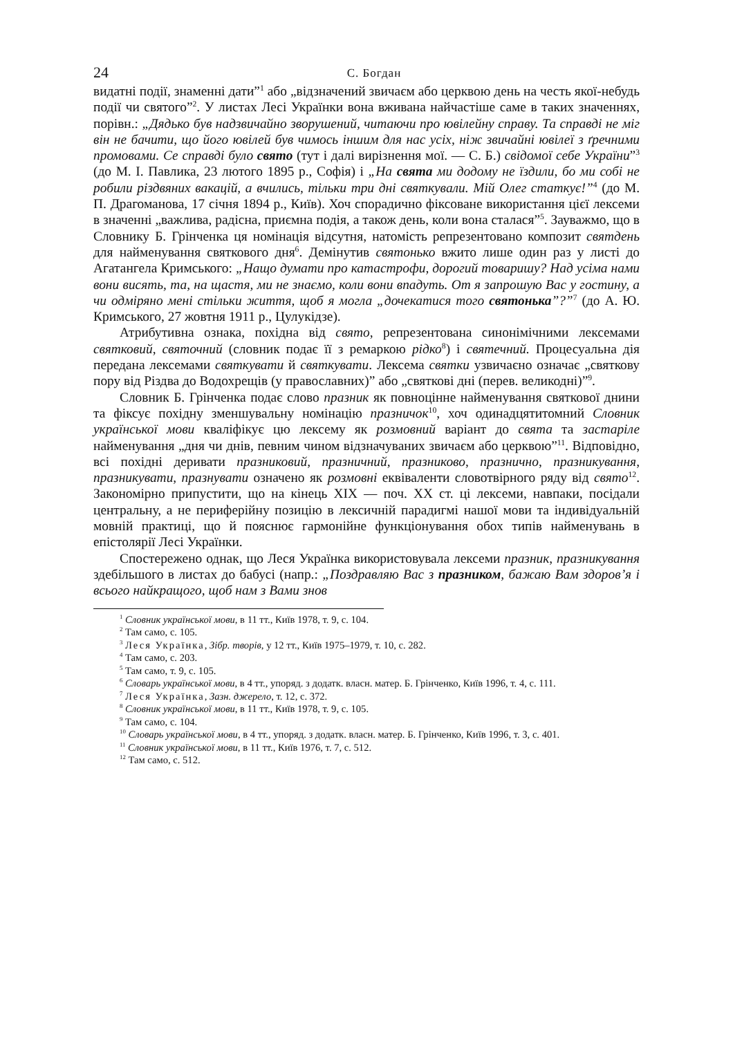24
С. Богдан
видатні події, знаменні дати”<sup>1</sup> або „відзначений звичаєм або церквою день на честь якої-небудь події чи святого”<sup>2</sup>. У листах Лесі Українки вона вживана найчастіше саме в таких значеннях, порівн.: „Дядько був надзвичайно зворушений, читаючи про ювілейну справу. Та справді не міг він не бачити, що його ювілей був чимось іншим для нас усіх, ніж звичайні ювілеї з ґречними промовами. Се справді було свято (тут і далі вирізнення мої. — С. Б.) свідомої себе України”<sup>3</sup> (до М. І. Павлика, 23 лютого 1895 р., Софія) і „На свята ми додому не їздили, бо ми собі не робили різдвяних вакацій, а вчились, тільки три дні святкували. Мій Олег статкує!”<sup>4</sup> (до М. П. Драгоманова, 17 січня 1894 р., Київ). Хоч спорадично фіксоване використання цієї лексеми в значенні „важлива, радісна, приємна подія, а також день, коли вона сталася”<sup>5</sup>. Зауважмо, що в Словнику Б. Грінченка ця номінація відсутня, натомість репрезентовано композит святдень для найменування святкового дня<sup>6</sup>. Демінутив святонько вжито лише один раз у листі до Агатангела Кримського: „Нащо думати про катастрофи, дорогий товаришу? Над усіма нами вони висять, та, на щастя, ми не знаємо, коли вони впадуть. От я запрошую Вас у гостину, а чи одміряно мені стільки життя, щоб я могла „дочекатися того святонька”?”<sup>7</sup> (до А. Ю. Кримського, 27 жовтня 1911 р., Цулукідзе).
Атрибутивна ознака, похідна від свято, репрезентована синонімічними лексемами святковий, святочний (словник подає її з ремаркою рідко<sup>8</sup>) і святечний. Процесуальна дія передана лексемами святкувати й святкувати. Лексема святки узвичаєно означає „святкову пору від Різдва до Водохрещів (у православних)” або „святкові дні (перев. великодні)”<sup>9</sup>.
Словник Б. Грінченка подає слово празник як повноцінне найменування святкової днини та фіксує похідну зменшувальну номінацію празничок<sup>10</sup>, хоч одинадцятитомний Словник української мови кваліфікує цю лексему як розмовний варіант до свята та застаріле найменування „дня чи днів, певним чином відзначуваних звичаєм або церквою”<sup>11</sup>. Відповідно, всі похідні деривати празниковий, празничний, празниково, празнично, празникування, празникувати, празнувати означено як розмовні еквіваленти словотвірного ряду від свято<sup>12</sup>. Закономірно припустити, що на кінець XIX — поч. XX ст. ці лексеми, навпаки, посідали центральну, а не периферійну позицію в лексичній парадигмі нашої мови та індивідуальній мовній практиці, що й пояснює гармонійне функціонування обох типів найменувань в епістолярії Лесі Українки.
Спостережено однак, що Леся Українка використовувала лексеми празник, празникування здебільшого в листах до бабусі (напр.: „Поздравляю Вас з празником, бажаю Вам здоров’я і всього найкращого, щоб нам з Вами знов
<sup>1</sup> Словник української мови, в 11 тт., Київ 1978, т. 9, с. 104.
<sup>2</sup> Там само, с. 105.
<sup>3</sup> Леся Українка, Зібр. творів, у 12 тт., Київ 1975–1979, т. 10, с. 282.
<sup>4</sup> Там само, с. 203.
<sup>5</sup> Там само, т. 9, с. 105.
<sup>6</sup> Словарь української мови, в 4 тт., упоряд. з додатк. власн. матер. Б. Грінченко, Київ 1996, т. 4, с. 111.
<sup>7</sup> Леся Українка, Зазн. джерело, т. 12, с. 372.
<sup>8</sup> Словник української мови, в 11 тт., Київ 1978, т. 9, с. 105.
<sup>9</sup> Там само, с. 104.
<sup>10</sup> Словарь української мови, в 4 тт., упоряд. з додатк. власн. матер. Б. Грінченко, Київ 1996, т. 3, с. 401.
<sup>11</sup> Словник української мови, в 11 тт., Київ 1976, т. 7, с. 512.
<sup>12</sup> Там само, с. 512.